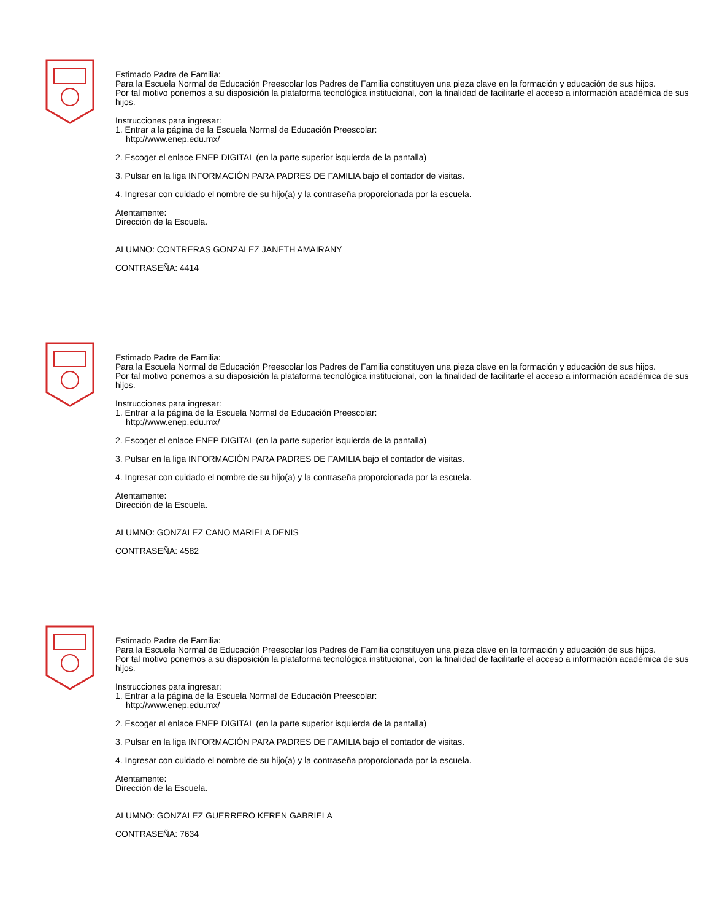Estimado Padre de Familia:
Para la Escuela Normal de Educación Preescolar los Padres de Familia constituyen una pieza clave en la formación y educación de sus hijos.
Por tal motivo ponemos a su disposición la plataforma tecnológica institucional, con la finalidad de facilitarle el acceso a información académica de sus hijos.
Instrucciones para ingresar:
1. Entrar a la página de la Escuela Normal de Educación Preescolar:
http://www.enep.edu.mx/
2. Escoger el enlace ENEP DIGITAL (en la parte superior isquierda de la pantalla)
3. Pulsar en la liga INFORMACIÓN PARA PADRES DE FAMILIA bajo el contador de visitas.
4. Ingresar con cuidado el nombre de su hijo(a) y la contraseña proporcionada por la escuela.
Atentamente:
Dirección de la Escuela.
ALUMNO: CONTRERAS GONZALEZ JANETH AMAIRANY
CONTRASEÑA: 4414
Estimado Padre de Familia:
Para la Escuela Normal de Educación Preescolar los Padres de Familia constituyen una pieza clave en la formación y educación de sus hijos.
Por tal motivo ponemos a su disposición la plataforma tecnológica institucional, con la finalidad de facilitarle el acceso a información académica de sus hijos.
Instrucciones para ingresar:
1. Entrar a la página de la Escuela Normal de Educación Preescolar:
http://www.enep.edu.mx/
2. Escoger el enlace ENEP DIGITAL (en la parte superior isquierda de la pantalla)
3. Pulsar en la liga INFORMACIÓN PARA PADRES DE FAMILIA bajo el contador de visitas.
4. Ingresar con cuidado el nombre de su hijo(a) y la contraseña proporcionada por la escuela.
Atentamente:
Dirección de la Escuela.
ALUMNO: GONZALEZ CANO MARIELA DENIS
CONTRASEÑA: 4582
Estimado Padre de Familia:
Para la Escuela Normal de Educación Preescolar los Padres de Familia constituyen una pieza clave en la formación y educación de sus hijos.
Por tal motivo ponemos a su disposición la plataforma tecnológica institucional, con la finalidad de facilitarle el acceso a información académica de sus hijos.
Instrucciones para ingresar:
1. Entrar a la página de la Escuela Normal de Educación Preescolar:
http://www.enep.edu.mx/
2. Escoger el enlace ENEP DIGITAL (en la parte superior isquierda de la pantalla)
3. Pulsar en la liga INFORMACIÓN PARA PADRES DE FAMILIA bajo el contador de visitas.
4. Ingresar con cuidado el nombre de su hijo(a) y la contraseña proporcionada por la escuela.
Atentamente:
Dirección de la Escuela.
ALUMNO: GONZALEZ GUERRERO KEREN GABRIELA
CONTRASEÑA: 7634